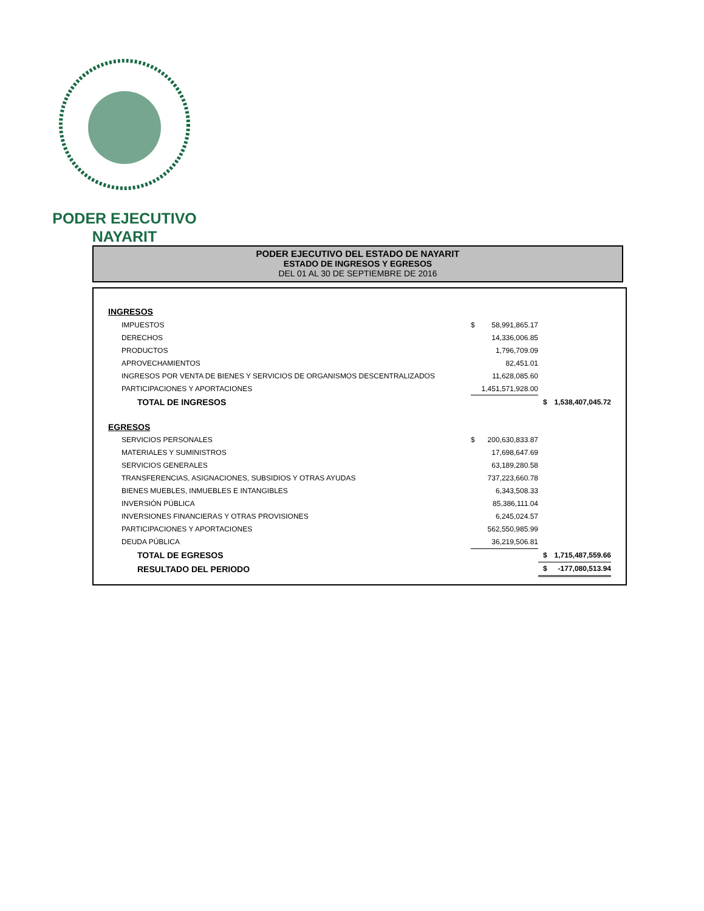PODER EJECUTIVO
NAYARIT
PODER EJECUTIVO DEL ESTADO DE NAYARIT
ESTADO DE INGRESOS Y EGRESOS
DEL 01 AL 30 DE SEPTIEMBRE DE 2016
| INGRESOS | | | | |
| IMPUESTOS | $ | 58,991,865.17 | | |
| DERECHOS | | 14,336,006.85 | | |
| PRODUCTOS | | 1,796,709.09 | | |
| APROVECHAMIENTOS | | 82,451.01 | | |
| INGRESOS POR VENTA DE BIENES Y SERVICIOS DE ORGANISMOS DESCENTRALIZADOS | | 11,628,085.60 | | |
| PARTICIPACIONES Y APORTACIONES | | 1,451,571,928.00 | | |
| TOTAL DE INGRESOS | | | $ | 1,538,407,045.72 |
| EGRESOS | | | | |
| SERVICIOS PERSONALES | $ | 200,630,833.87 | | |
| MATERIALES Y SUMINISTROS | | 17,698,647.69 | | |
| SERVICIOS GENERALES | | 63,189,280.58 | | |
| TRANSFERENCIAS, ASIGNACIONES, SUBSIDIOS Y OTRAS AYUDAS | | 737,223,660.78 | | |
| BIENES MUEBLES, INMUEBLES E INTANGIBLES | | 6,343,508.33 | | |
| INVERSIÓN PÚBLICA | | 85,386,111.04 | | |
| INVERSIONES FINANCIERAS Y OTRAS PROVISIONES | | 6,245,024.57 | | |
| PARTICIPACIONES Y APORTACIONES | | 562,550,985.99 | | |
| DEUDA PÚBLICA | | 36,219,506.81 | | |
| TOTAL DE EGRESOS | | | $ | 1,715,487,559.66 |
| RESULTADO DEL PERIODO | | | $ | -177,080,513.94 |